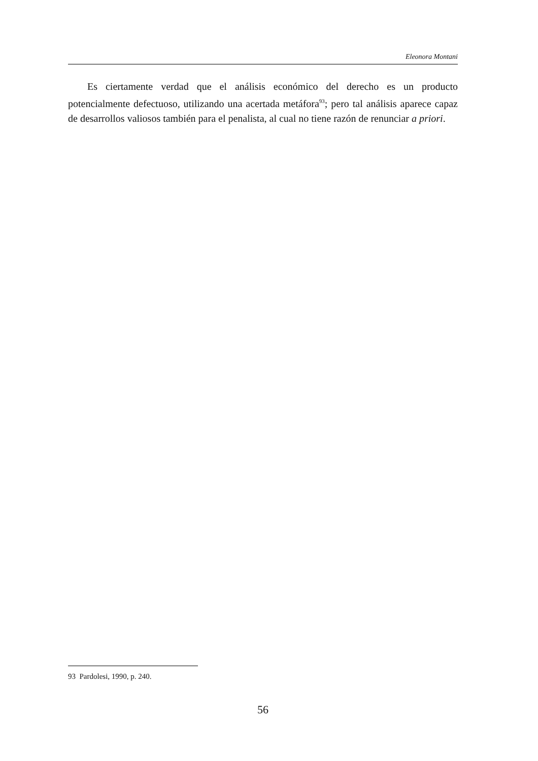Eleonora Montani
Es ciertamente verdad que el análisis económico del derecho es un producto potencialmente defectuoso, utilizando una acertada metáfora<sup>93</sup>; pero tal análisis aparece capaz de desarrollos valiosos también para el penalista, al cual no tiene razón de renunciar a priori.
93 Pardolesi, 1990, p. 240.
56